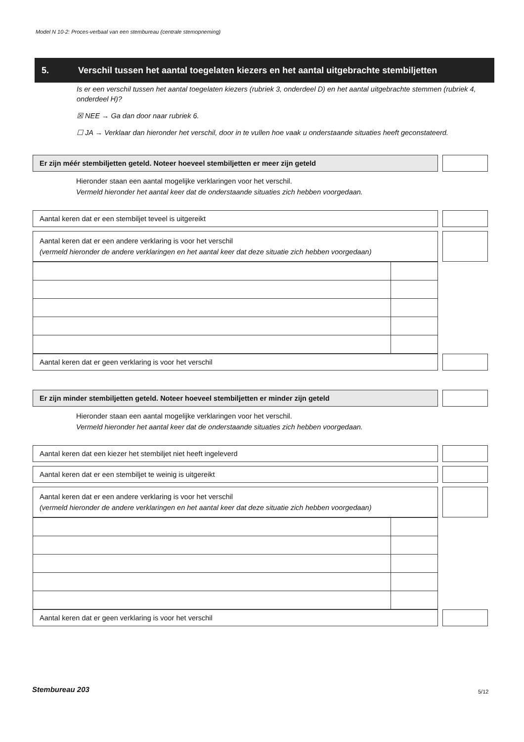Model N 10-2: Proces-verbaal van een stembureau (centrale stemopneming)
5. Verschil tussen het aantal toegelaten kiezers en het aantal uitgebrachte stembiljetten
Is er een verschil tussen het aantal toegelaten kiezers (rubriek 3, onderdeel D) en het aantal uitgebrachte stemmen (rubriek 4, onderdeel H)?
☒ NEE → Ga dan door naar rubriek 6.
☐ JA → Verklaar dan hieronder het verschil, door in te vullen hoe vaak u onderstaande situaties heeft geconstateerd.
Er zijn méér stembiljetten geteld. Noteer hoeveel stembiljetten er meer zijn geteld
Hieronder staan een aantal mogelijke verklaringen voor het verschil.
Vermeld hieronder het aantal keer dat de onderstaande situaties zich hebben voorgedaan.
Aantal keren dat er een stembiljet teveel is uitgereikt
Aantal keren dat er een andere verklaring is voor het verschil
(vermeld hieronder de andere verklaringen en het aantal keer dat deze situatie zich hebben voorgedaan)
Aantal keren dat er geen verklaring is voor het verschil
Er zijn minder stembiljetten geteld. Noteer hoeveel stembiljetten er minder zijn geteld
Hieronder staan een aantal mogelijke verklaringen voor het verschil.
Vermeld hieronder het aantal keer dat de onderstaande situaties zich hebben voorgedaan.
Aantal keren dat een kiezer het stembiljet niet heeft ingeleverd
Aantal keren dat er een stembiljet te weinig is uitgereikt
Aantal keren dat er een andere verklaring is voor het verschil
(vermeld hieronder de andere verklaringen en het aantal keer dat deze situatie zich hebben voorgedaan)
Aantal keren dat er geen verklaring is voor het verschil
Stembureau 203 5/12